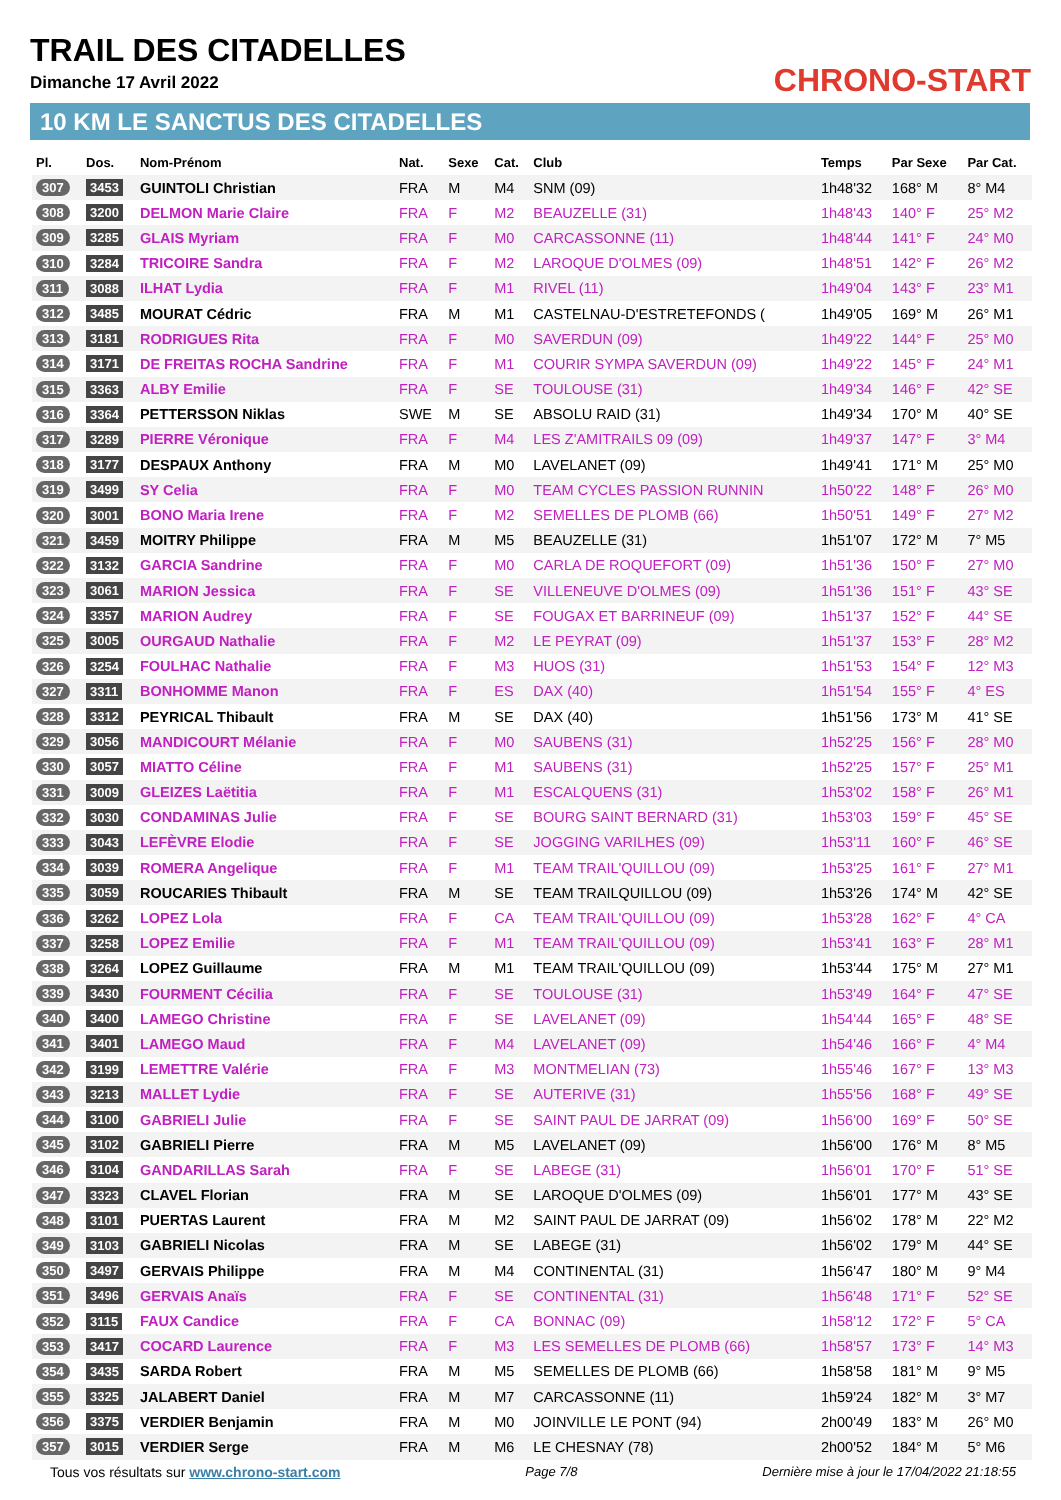TRAIL DES CITADELLES
Dimanche 17 Avril 2022 CHRONO-START
10 KM LE SANCTUS DES CITADELLES
| Pl. | Dos. | Nom-Prénom | Nat. | Sexe | Cat. | Club | Temps | Par Sexe | Par Cat. |
| --- | --- | --- | --- | --- | --- | --- | --- | --- | --- |
| 307 | 3453 | GUINTOLI Christian | FRA | M | M4 | SNM (09) | 1h48'32 | 168° M | 8° M4 |
| 308 | 3200 | DELMON Marie Claire | FRA | F | M2 | BEAUZELLE (31) | 1h48'43 | 140° F | 25° M2 |
| 309 | 3285 | GLAIS Myriam | FRA | F | M0 | CARCASSONNE (11) | 1h48'44 | 141° F | 24° M0 |
| 310 | 3284 | TRICOIRE Sandra | FRA | F | M2 | LAROQUE D'OLMES (09) | 1h48'51 | 142° F | 26° M2 |
| 311 | 3088 | ILHAT Lydia | FRA | F | M1 | RIVEL (11) | 1h49'04 | 143° F | 23° M1 |
| 312 | 3485 | MOURAT Cédric | FRA | M | M1 | CASTELNAU-D'ESTRETEFONDS ( | 1h49'05 | 169° M | 26° M1 |
| 313 | 3181 | RODRIGUES Rita | FRA | F | M0 | SAVERDUN (09) | 1h49'22 | 144° F | 25° M0 |
| 314 | 3171 | DE FREITAS ROCHA Sandrine | FRA | F | M1 | COURIR SYMPA SAVERDUN (09) | 1h49'22 | 145° F | 24° M1 |
| 315 | 3363 | ALBY Emilie | FRA | F | SE | TOULOUSE (31) | 1h49'34 | 146° F | 42° SE |
| 316 | 3364 | PETTERSSON Niklas | SWE | M | SE | ABSOLU RAID (31) | 1h49'34 | 170° M | 40° SE |
| 317 | 3289 | PIERRE Véronique | FRA | F | M4 | LES Z'AMITRAILS 09 (09) | 1h49'37 | 147° F | 3° M4 |
| 318 | 3177 | DESPAUX Anthony | FRA | M | M0 | LAVELANET (09) | 1h49'41 | 171° M | 25° M0 |
| 319 | 3499 | SY Celia | FRA | F | M0 | TEAM CYCLES PASSION RUNNIN | 1h50'22 | 148° F | 26° M0 |
| 320 | 3001 | BONO Maria Irene | FRA | F | M2 | SEMELLES DE PLOMB (66) | 1h50'51 | 149° F | 27° M2 |
| 321 | 3459 | MOITRY Philippe | FRA | M | M5 | BEAUZELLE (31) | 1h51'07 | 172° M | 7° M5 |
| 322 | 3132 | GARCIA Sandrine | FRA | F | M0 | CARLA DE ROQUEFORT (09) | 1h51'36 | 150° F | 27° M0 |
| 323 | 3061 | MARION Jessica | FRA | F | SE | VILLENEUVE D'OLMES (09) | 1h51'36 | 151° F | 43° SE |
| 324 | 3357 | MARION Audrey | FRA | F | SE | FOUGAX ET BARRINEUF (09) | 1h51'37 | 152° F | 44° SE |
| 325 | 3005 | OURGAUD Nathalie | FRA | F | M2 | LE PEYRAT (09) | 1h51'37 | 153° F | 28° M2 |
| 326 | 3254 | FOULHAC Nathalie | FRA | F | M3 | HUOS (31) | 1h51'53 | 154° F | 12° M3 |
| 327 | 3311 | BONHOMME Manon | FRA | F | ES | DAX (40) | 1h51'54 | 155° F | 4° ES |
| 328 | 3312 | PEYRICAL Thibault | FRA | M | SE | DAX (40) | 1h51'56 | 173° M | 41° SE |
| 329 | 3056 | MANDICOURT Mélanie | FRA | F | M0 | SAUBENS (31) | 1h52'25 | 156° F | 28° M0 |
| 330 | 3057 | MIATTO Céline | FRA | F | M1 | SAUBENS (31) | 1h52'25 | 157° F | 25° M1 |
| 331 | 3009 | GLEIZES Laëtitia | FRA | F | M1 | ESCALQUENS (31) | 1h53'02 | 158° F | 26° M1 |
| 332 | 3030 | CONDAMINAS Julie | FRA | F | SE | BOURG SAINT BERNARD (31) | 1h53'03 | 159° F | 45° SE |
| 333 | 3043 | LEFÈVRE Elodie | FRA | F | SE | JOGGING VARILHES (09) | 1h53'11 | 160° F | 46° SE |
| 334 | 3039 | ROMERA Angelique | FRA | F | M1 | TEAM TRAIL'QUILLOU (09) | 1h53'25 | 161° F | 27° M1 |
| 335 | 3059 | ROUCARIES Thibault | FRA | M | SE | TEAM TRAILQUILLOU (09) | 1h53'26 | 174° M | 42° SE |
| 336 | 3262 | LOPEZ Lola | FRA | F | CA | TEAM TRAIL'QUILLOU (09) | 1h53'28 | 162° F | 4° CA |
| 337 | 3258 | LOPEZ Emilie | FRA | F | M1 | TEAM TRAIL'QUILLOU (09) | 1h53'41 | 163° F | 28° M1 |
| 338 | 3264 | LOPEZ Guillaume | FRA | M | M1 | TEAM TRAIL'QUILLOU (09) | 1h53'44 | 175° M | 27° M1 |
| 339 | 3430 | FOURMENT Cécilia | FRA | F | SE | TOULOUSE (31) | 1h53'49 | 164° F | 47° SE |
| 340 | 3400 | LAMEGO Christine | FRA | F | SE | LAVELANET (09) | 1h54'44 | 165° F | 48° SE |
| 341 | 3401 | LAMEGO Maud | FRA | F | M4 | LAVELANET (09) | 1h54'46 | 166° F | 4° M4 |
| 342 | 3199 | LEMETTRE Valérie | FRA | F | M3 | MONTMELIAN (73) | 1h55'46 | 167° F | 13° M3 |
| 343 | 3213 | MALLET Lydie | FRA | F | SE | AUTERIVE (31) | 1h55'56 | 168° F | 49° SE |
| 344 | 3100 | GABRIELI Julie | FRA | F | SE | SAINT PAUL DE JARRAT (09) | 1h56'00 | 169° F | 50° SE |
| 345 | 3102 | GABRIELI Pierre | FRA | M | M5 | LAVELANET (09) | 1h56'00 | 176° M | 8° M5 |
| 346 | 3104 | GANDARILLAS Sarah | FRA | F | SE | LABEGE (31) | 1h56'01 | 170° F | 51° SE |
| 347 | 3323 | CLAVEL Florian | FRA | M | SE | LAROQUE D'OLMES (09) | 1h56'01 | 177° M | 43° SE |
| 348 | 3101 | PUERTAS Laurent | FRA | M | M2 | SAINT PAUL DE JARRAT (09) | 1h56'02 | 178° M | 22° M2 |
| 349 | 3103 | GABRIELI Nicolas | FRA | M | SE | LABEGE (31) | 1h56'02 | 179° M | 44° SE |
| 350 | 3497 | GERVAIS Philippe | FRA | M | M4 | CONTINENTAL (31) | 1h56'47 | 180° M | 9° M4 |
| 351 | 3496 | GERVAIS Anaïs | FRA | F | SE | CONTINENTAL (31) | 1h56'48 | 171° F | 52° SE |
| 352 | 3115 | FAUX Candice | FRA | F | CA | BONNAC (09) | 1h58'12 | 172° F | 5° CA |
| 353 | 3417 | COCARD Laurence | FRA | F | M3 | LES SEMELLES DE PLOMB (66) | 1h58'57 | 173° F | 14° M3 |
| 354 | 3435 | SARDA Robert | FRA | M | M5 | SEMELLES DE PLOMB (66) | 1h58'58 | 181° M | 9° M5 |
| 355 | 3325 | JALABERT Daniel | FRA | M | M7 | CARCASSONNE (11) | 1h59'24 | 182° M | 3° M7 |
| 356 | 3375 | VERDIER Benjamin | FRA | M | M0 | JOINVILLE LE PONT (94) | 2h00'49 | 183° M | 26° M0 |
| 357 | 3015 | VERDIER Serge | FRA | M | M6 | LE CHESNAY (78) | 2h00'52 | 184° M | 5° M6 |
Tous vos résultats sur www.chrono-start.com Page 7/8 Dernière mise à jour le 17/04/2022 21:18:55